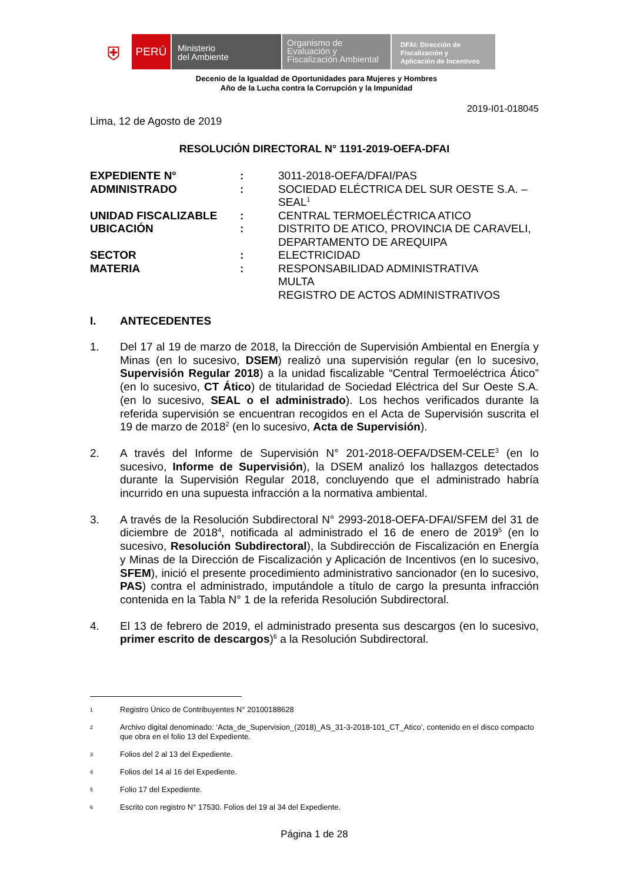⛨
PERÚ
Ministerio
del Ambiente
Organismo de
Evaluación y
Fiscalización Ambiental
DFAI: Dirección de
Fiscalización y
Aplicación de Incentivos
Decenio de la Igualdad de Oportunidades para Mujeres y Hombres
Año de la Lucha contra la Corrupción y la Impunidad
2019-I01-018045
Lima, 12 de Agosto de 2019
RESOLUCIÓN DIRECTORAL N° 1191-2019-OEFA-DFAI
EXPEDIENTE N°:
3011-2018-OEFA/DFAI/PAS
ADMINISTRADO:
SOCIEDAD ELÉCTRICA DEL SUR OESTE S.A. – SEAL<sup>1</sup>
UNIDAD FISCALIZABLE:
CENTRAL TERMOELÉCTRICA ATICO
UBICACIÓN:
DISTRITO DE ATICO, PROVINCIA DE CARAVELI, DEPARTAMENTO DE AREQUIPA
SECTOR:
ELECTRICIDAD
MATERIA:
RESPONSABILIDAD ADMINISTRATIVA
MULTA
REGISTRO DE ACTOS ADMINISTRATIVOS
I. ANTECEDENTES
1. Del 17 al 19 de marzo de 2018, la Dirección de Supervisión Ambiental en Energía y Minas (en lo sucesivo, DSEM) realizó una supervisión regular (en lo sucesivo, Supervisión Regular 2018) a la unidad fiscalizable “Central Termoeléctrica Ático” (en lo sucesivo, CT Ático) de titularidad de Sociedad Eléctrica del Sur Oeste S.A. (en lo sucesivo, SEAL o el administrado). Los hechos verificados durante la referida supervisión se encuentran recogidos en el Acta de Supervisión suscrita el 19 de marzo de 2018<sup>2</sup> (en lo sucesivo, Acta de Supervisión).
2. A través del Informe de Supervisión N° 201-2018-OEFA/DSEM-CELE<sup>3</sup> (en lo sucesivo, Informe de Supervisión), la DSEM analizó los hallazgos detectados durante la Supervisión Regular 2018, concluyendo que el administrado habría incurrido en una supuesta infracción a la normativa ambiental.
3. A través de la Resolución Subdirectoral N° 2993-2018-OEFA-DFAI/SFEM del 31 de diciembre de 2018<sup>4</sup>, notificada al administrado el 16 de enero de 2019<sup>5</sup> (en lo sucesivo, Resolución Subdirectoral), la Subdirección de Fiscalización en Energía y Minas de la Dirección de Fiscalización y Aplicación de Incentivos (en lo sucesivo, SFEM), inició el presente procedimiento administrativo sancionador (en lo sucesivo, PAS) contra el administrado, imputándole a título de cargo la presunta infracción contenida en la Tabla N° 1 de la referida Resolución Subdirectoral.
4. El 13 de febrero de 2019, el administrado presenta sus descargos (en lo sucesivo, primer escrito de descargos)<sup>6</sup> a la Resolución Subdirectoral.
1
Registro Único de Contribuyentes N° 20100188628
2
Archivo digital denominado: ‘Acta_de_Supervision_(2018)_AS_31-3-2018-101_CT_Atico’, contenido en el disco compacto que obra en el folio 13 del Expediente.
3
Folios del 2 al 13 del Expediente.
4
Folios del 14 al 16 del Expediente.
5
Folio 17 del Expediente.
6
Escrito con registro N° 17530. Folios del 19 al 34 del Expediente.
Página 1 de 28